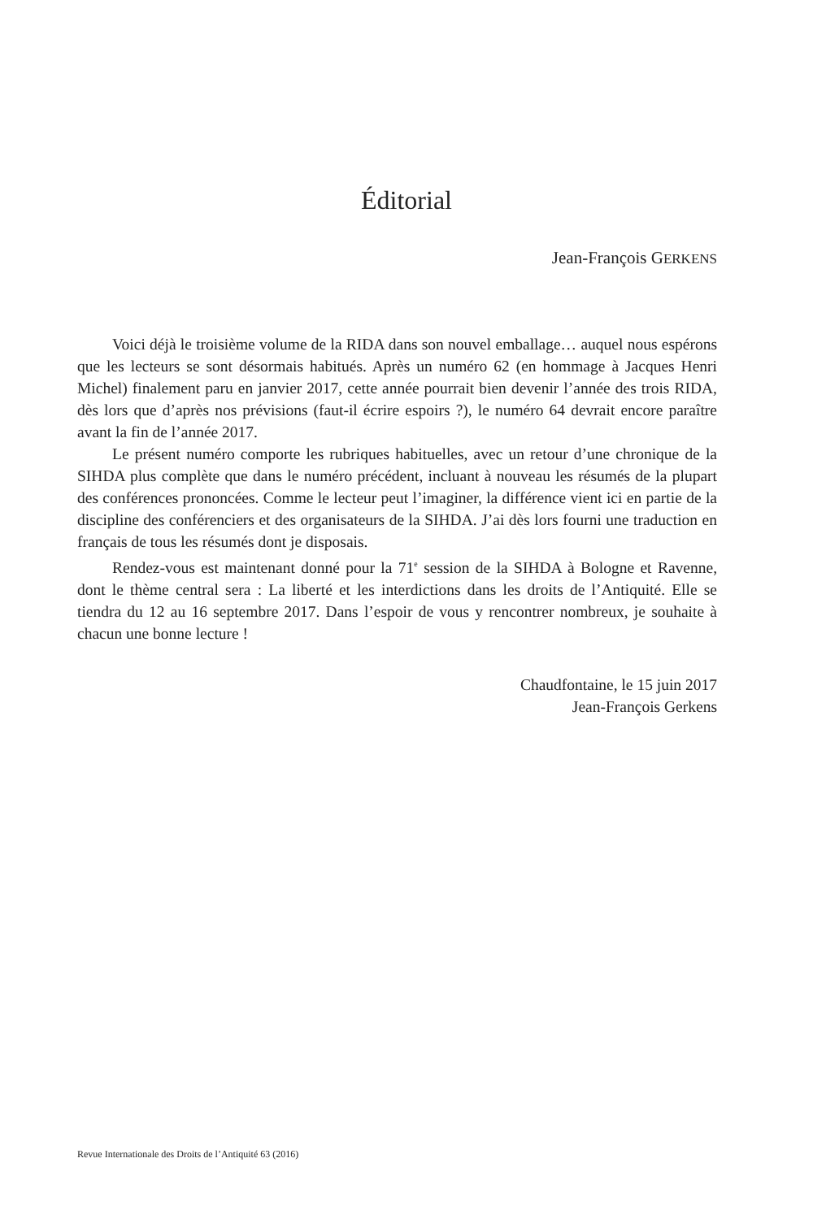Éditorial
Jean-François GERKENS
Voici déjà le troisième volume de la RIDA dans son nouvel emballage… auquel nous espérons que les lecteurs se sont désormais habitués. Après un numéro 62 (en hommage à Jacques Henri Michel) finalement paru en janvier 2017, cette année pourrait bien devenir l’année des trois RIDA, dès lors que d’après nos prévisions (faut-il écrire espoirs ?), le numéro 64 devrait encore paraître avant la fin de l’année 2017.
Le présent numéro comporte les rubriques habituelles, avec un retour d’une chronique de la SIHDA plus complète que dans le numéro précédent, incluant à nouveau les résumés de la plupart des conférences prononcées. Comme le lecteur peut l’imaginer, la différence vient ici en partie de la discipline des conférenciers et des organisateurs de la SIHDA. J’ai dès lors fourni une traduction en français de tous les résumés dont je disposais.
Rendez-vous est maintenant donné pour la 71<sup>e</sup> session de la SIHDA à Bologne et Ravenne, dont le thème central sera : La liberté et les interdictions dans les droits de l’Antiquité. Elle se tiendra du 12 au 16 septembre 2017. Dans l’espoir de vous y rencontrer nombreux, je souhaite à chacun une bonne lecture !
Chaudfontaine, le 15 juin 2017
Jean-François Gerkens
Revue Internationale des Droits de l’Antiquité 63 (2016)